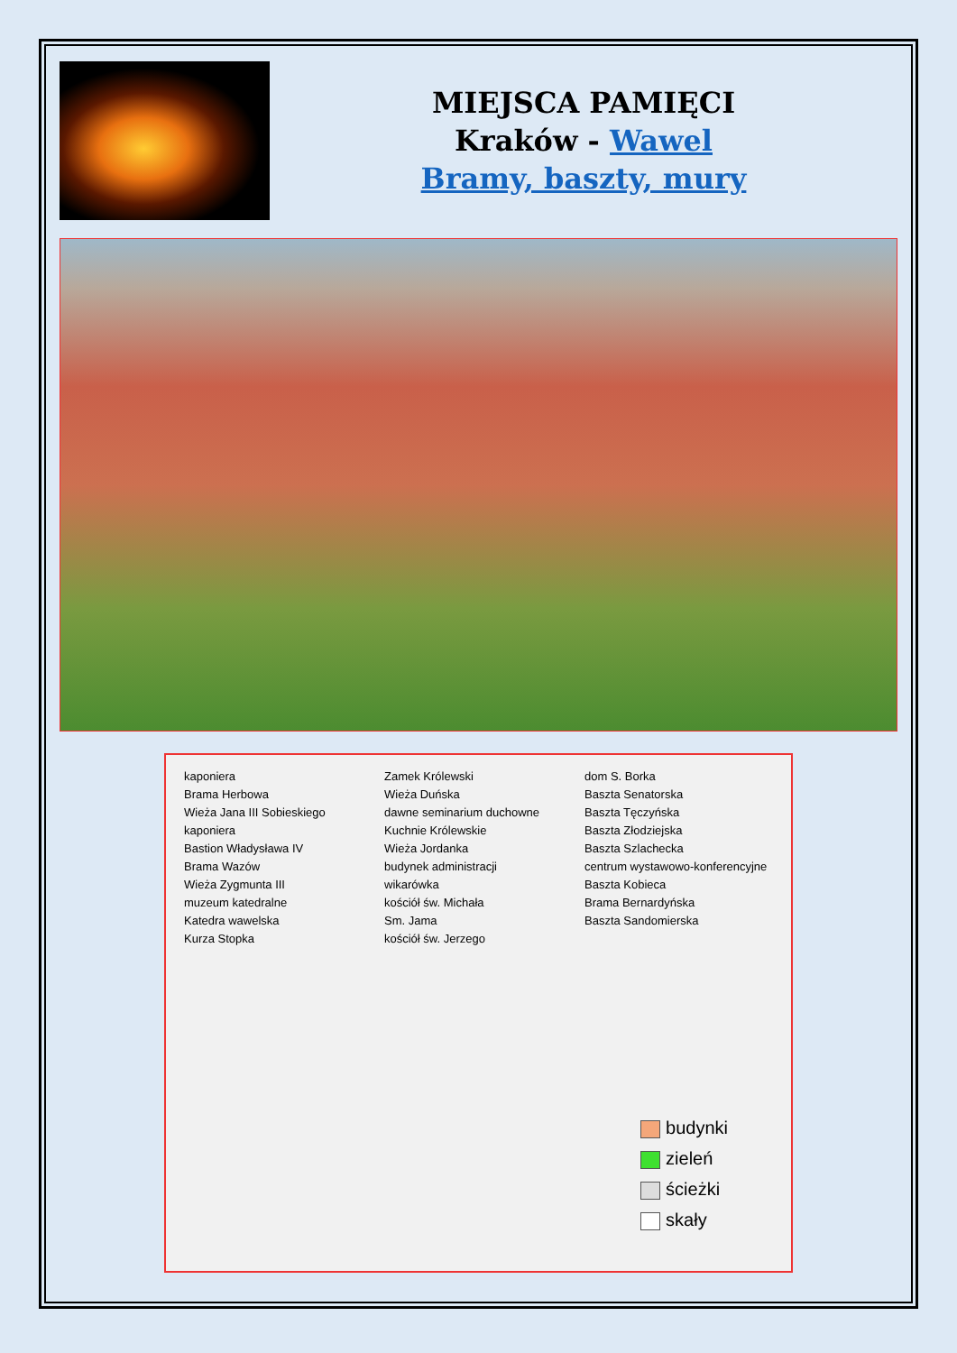MIEJSCA PAMIĘCI
Kraków - Wawel
Bramy, baszty, mury
kaponiera
Brama Herbowa
Wieża Jana III Sobieskiego
kaponiera
Bastion Władysława IV
Brama Wazów
Wieża Zygmunta III
muzeum katedralne
Katedra wawelska
Kurza Stopka
Zamek Królewski
Wieża Duńska
dawne seminarium duchowne
Kuchnie Królewskie
Wieża Jordanka
budynek administracji
wikarówka
kościół św. Michała
Sm. Jama
kościół św. Jerzego
dom S. Borka
Baszta Senatorska
Baszta Tęczyńska
Baszta Złodziejska
Baszta Szlachecka
centrum wystawowo-konferencyjne
Baszta Kobieca
Brama Bernardyńska
Baszta Sandomierska
budynki
zieleń
ścieżki
skały